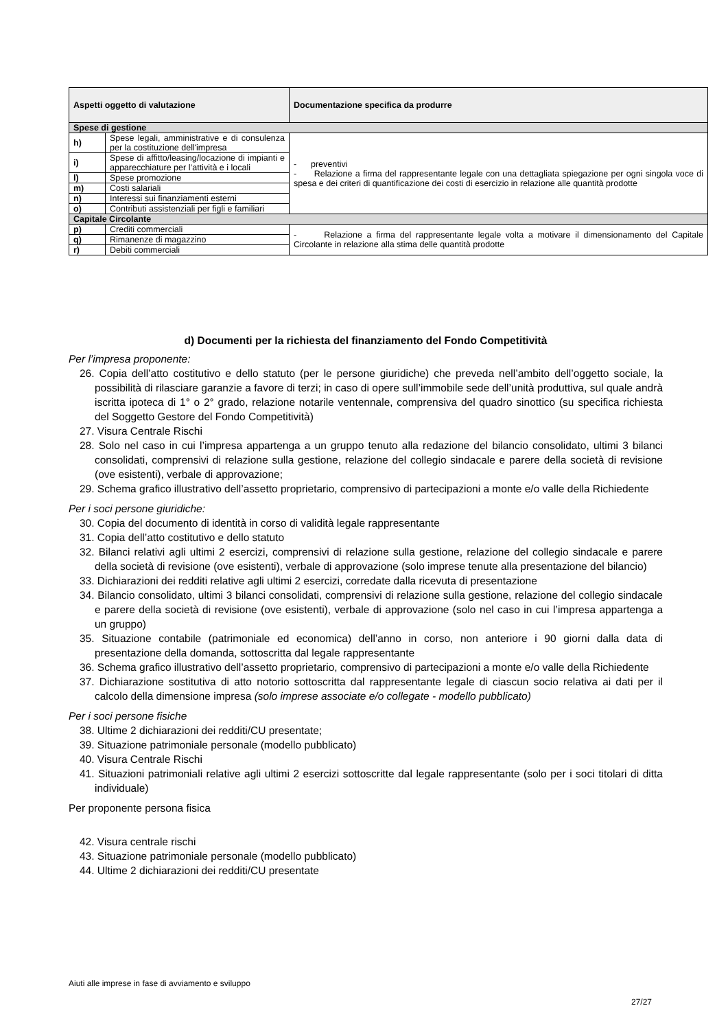| Aspetti oggetto di valutazione | | Documentazione specifica da produrre |
| --- | --- | --- |
| Spese di gestione | | |
| h) | Spese legali, amministrative e di consulenza per la costituzione dell'impresa | - preventivi - Relazione a firma del rappresentante legale con una dettagliata spiegazione per ogni singola voce di spesa e dei criteri di quantificazione dei costi di esercizio in relazione alle quantità prodotte |
| i) | Spese di affitto/leasing/locazione di impianti e apparecchiature per l’attività e i locali | |
| l) | Spese promozione | |
| m) | Costi salariali | |
| n) | Interessi sui finanziamenti esterni | |
| o) | Contributi assistenziali per figli e familiari | |
| Capitale Circolante | | |
| p) | Crediti commerciali | - Relazione a firma del rappresentante legale volta a motivare il dimensionamento del Capitale Circolante in relazione alla stima delle quantità prodotte |
| q) | Rimanenze di magazzino | |
| r) | Debiti commerciali | |
d) Documenti per la richiesta del finanziamento del Fondo Competitività
Per l’impresa proponente:
26. Copia dell’atto costitutivo e dello statuto (per le persone giuridiche) che preveda nell’ambito dell’oggetto sociale, la possibilità di rilasciare garanzie a favore di terzi; in caso di opere sull’immobile sede dell’unità produttiva, sul quale andrà iscritta ipoteca di 1° o 2° grado, relazione notarile ventennale, comprensiva del quadro sinottico (su specifica richiesta del Soggetto Gestore del Fondo Competitività)
27. Visura Centrale Rischi
28. Solo nel caso in cui l’impresa appartenga a un gruppo tenuto alla redazione del bilancio consolidato, ultimi 3 bilanci consolidati, comprensivi di relazione sulla gestione, relazione del collegio sindacale e parere della società di revisione (ove esistenti), verbale di approvazione;
29. Schema grafico illustrativo dell’assetto proprietario, comprensivo di partecipazioni a monte e/o valle della Richiedente
Per i soci persone giuridiche:
30. Copia del documento di identità in corso di validità legale rappresentante
31. Copia dell’atto costitutivo e dello statuto
32. Bilanci relativi agli ultimi 2 esercizi, comprensivi di relazione sulla gestione, relazione del collegio sindacale e parere della società di revisione (ove esistenti), verbale di approvazione (solo imprese tenute alla presentazione del bilancio)
33. Dichiarazioni dei redditi relative agli ultimi 2 esercizi, corredate dalla ricevuta di presentazione
34. Bilancio consolidato, ultimi 3 bilanci consolidati, comprensivi di relazione sulla gestione, relazione del collegio sindacale e parere della società di revisione (ove esistenti), verbale di approvazione (solo nel caso in cui l’impresa appartenga a un gruppo)
35. Situazione contabile (patrimoniale ed economica) dell’anno in corso, non anteriore i 90 giorni dalla data di presentazione della domanda, sottoscritta dal legale rappresentante
36. Schema grafico illustrativo dell’assetto proprietario, comprensivo di partecipazioni a monte e/o valle della Richiedente
37. Dichiarazione sostitutiva di atto notorio sottoscritta dal rappresentante legale di ciascun socio relativa ai dati per il calcolo della dimensione impresa (solo imprese associate e/o collegate - modello pubblicato)
Per i soci persone fisiche
38. Ultime 2 dichiarazioni dei redditi/CU presentate;
39. Situazione patrimoniale personale (modello pubblicato)
40. Visura Centrale Rischi
41. Situazioni patrimoniali relative agli ultimi 2 esercizi sottoscritte dal legale rappresentante (solo per i soci titolari di ditta individuale)
Per proponente persona fisica
42. Visura centrale rischi
43. Situazione patrimoniale personale (modello pubblicato)
44. Ultime 2 dichiarazioni dei redditi/CU presentate
Aiuti alle imprese in fase di avviamento e sviluppo
27/27